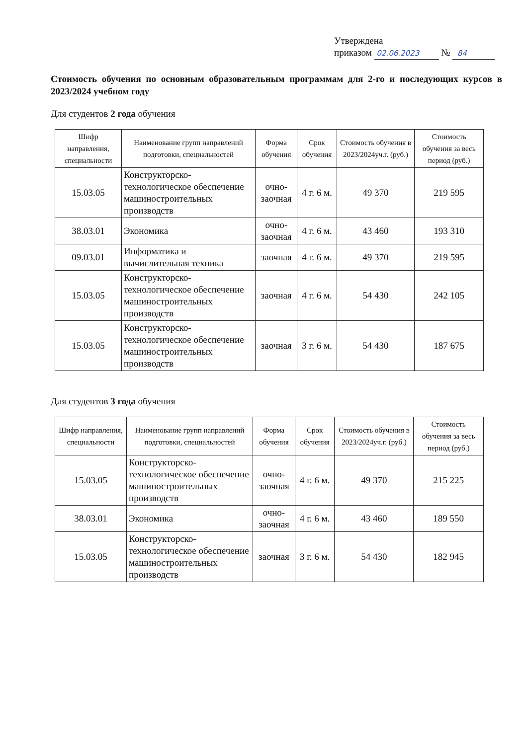Утверждена
приказом 02.06.2023 № 84
Стоимость обучения по основным образовательным программам для 2-го и последующих курсов в 2023/2024 учебном году
Для студентов 2 года обучения
| Шифр направления, специальности | Наименование групп направлений подготовки, специальностей | Форма обучения | Срок обучения | Стоимость обучения в 2023/2024уч.г. (руб.) | Стоимость обучения за весь период (руб.) |
| --- | --- | --- | --- | --- | --- |
| 15.03.05 | Конструкторско-технологическое обеспечение машиностроительных производств | очно-заочная | 4 г. 6 м. | 49 370 | 219 595 |
| 38.03.01 | Экономика | очно-заочная | 4 г. 6 м. | 43 460 | 193 310 |
| 09.03.01 | Информатика и вычислительная техника | заочная | 4 г. 6 м. | 49 370 | 219 595 |
| 15.03.05 | Конструкторско-технологическое обеспечение машиностроительных производств | заочная | 4 г. 6 м. | 54 430 | 242 105 |
| 15.03.05 | Конструкторско-технологическое обеспечение машиностроительных производств | заочная | 3 г. 6 м. | 54 430 | 187 675 |
Для студентов 3 года обучения
| Шифр направления, специальности | Наименование групп направлений подготовки, специальностей | Форма обучения | Срок обучения | Стоимость обучения в 2023/2024уч.г. (руб.) | Стоимость обучения за весь период (руб.) |
| --- | --- | --- | --- | --- | --- |
| 15.03.05 | Конструкторско-технологическое обеспечение машиностроительных производств | очно-заочная | 4 г. 6 м. | 49 370 | 215 225 |
| 38.03.01 | Экономика | очно-заочная | 4 г. 6 м. | 43 460 | 189 550 |
| 15.03.05 | Конструкторско-технологическое обеспечение машиностроительных производств | заочная | 3 г. 6 м. | 54 430 | 182 945 |